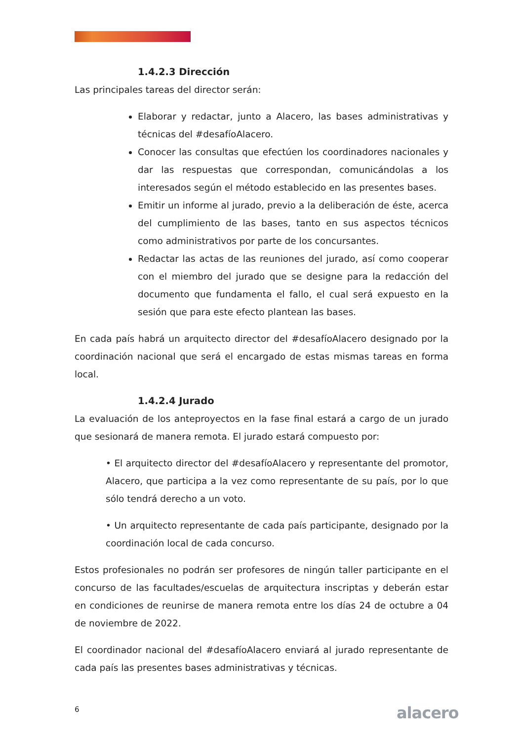1.4.2.3 Dirección
Las principales tareas del director serán:
Elaborar y redactar, junto a Alacero, las bases administrativas y técnicas del #desafíoAlacero.
Conocer las consultas que efectúen los coordinadores nacionales y dar las respuestas que correspondan, comunicándolas a los interesados según el método establecido en las presentes bases.
Emitir un informe al jurado, previo a la deliberación de éste, acerca del cumplimiento de las bases, tanto en sus aspectos técnicos como administrativos por parte de los concursantes.
Redactar las actas de las reuniones del jurado, así como cooperar con el miembro del jurado que se designe para la redacción del documento que fundamenta el fallo, el cual será expuesto en la sesión que para este efecto plantean las bases.
En cada país habrá un arquitecto director del #desafíoAlacero designado por la coordinación nacional que será el encargado de estas mismas tareas en forma local.
1.4.2.4 Jurado
La evaluación de los anteproyectos en la fase final estará a cargo de un jurado que sesionará de manera remota. El jurado estará compuesto por:
• El arquitecto director del #desafíoAlacero y representante del promotor, Alacero, que participa a la vez como representante de su país, por lo que sólo tendrá derecho a un voto.
• Un arquitecto representante de cada país participante, designado por la coordinación local de cada concurso.
Estos profesionales no podrán ser profesores de ningún taller participante en el concurso de las facultades/escuelas de arquitectura inscriptas y deberán estar en condiciones de reunirse de manera remota entre los días 24 de octubre a 04 de noviembre de 2022.
El coordinador nacional del #desafíoAlacero enviará al jurado representante de cada país las presentes bases administrativas y técnicas.
6 alacero